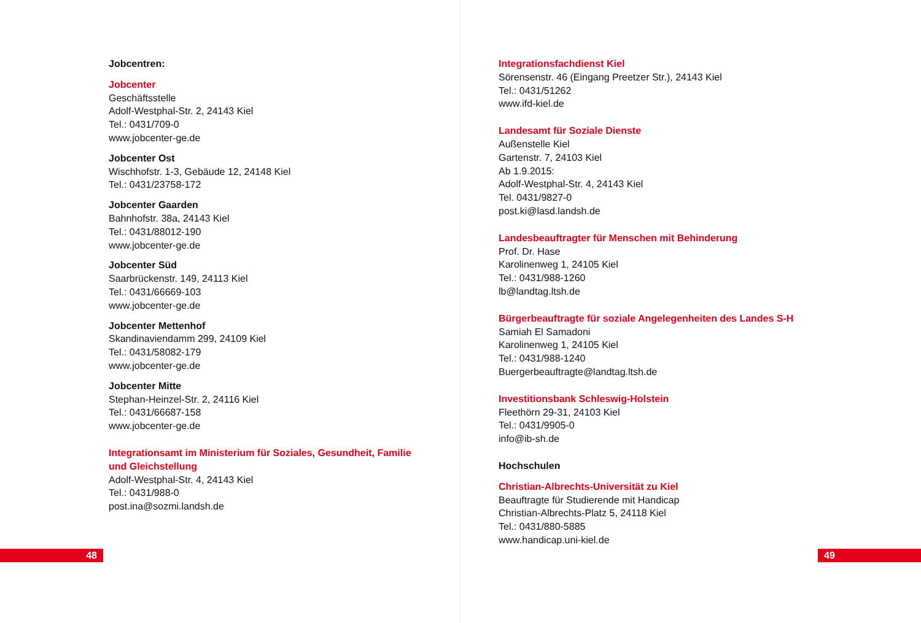Jobcentren:
Jobcenter
Geschäftsstelle
Adolf-Westphal-Str. 2, 24143 Kiel
Tel.: 0431/709-0
www.jobcenter-ge.de
Jobcenter Ost
Wischhofstr. 1-3, Gebäude 12, 24148 Kiel
Tel.: 0431/23758-172
Jobcenter Gaarden
Bahnhofstr. 38a, 24143 Kiel
Tel.: 0431/88012-190
www.jobcenter-ge.de
Jobcenter Süd
Saarbrückenstr. 149, 24113 Kiel
Tel.: 0431/66669-103
www.jobcenter-ge.de
Jobcenter Mettenhof
Skandinaviendamm 299, 24109 Kiel
Tel.: 0431/58082-179
www.jobcenter-ge.de
Jobcenter Mitte
Stephan-Heinzel-Str. 2, 24116 Kiel
Tel.: 0431/66687-158
www.jobcenter-ge.de
Integrationsamt im Ministerium für Soziales, Gesundheit, Familie und Gleichstellung
Adolf-Westphal-Str. 4, 24143 Kiel
Tel.: 0431/988-0
post.ina@sozmi.landsh.de
48
Integrationsfachdienst Kiel
Sörensenstr. 46 (Eingang Preetzer Str.), 24143 Kiel
Tel.: 0431/51262
www.ifd-kiel.de
Landesamt für Soziale Dienste
Außenstelle Kiel
Gartenstr. 7, 24103 Kiel
Ab 1.9.2015:
Adolf-Westphal-Str. 4, 24143 Kiel
Tel. 0431/9827-0
post.ki@lasd.landsh.de
Landesbeauftragter für Menschen mit Behinderung
Prof. Dr. Hase
Karolinenweg 1, 24105 Kiel
Tel.: 0431/988-1260
lb@landtag.ltsh.de
Bürgerbeauftragte für soziale Angelegenheiten des Landes S-H
Samiah El Samadoni
Karolinenweg 1, 24105 Kiel
Tel.: 0431/988-1240
Buergerbeauftragte@landtag.ltsh.de
Investitionsbank Schleswig-Holstein
Fleethörn 29-31, 24103 Kiel
Tel.: 0431/9905-0
info@ib-sh.de
Hochschulen
Christian-Albrechts-Universität zu Kiel
Beauftragte für Studierende mit Handicap
Christian-Albrechts-Platz 5, 24118 Kiel
Tel.: 0431/880-5885
www.handicap.uni-kiel.de
49